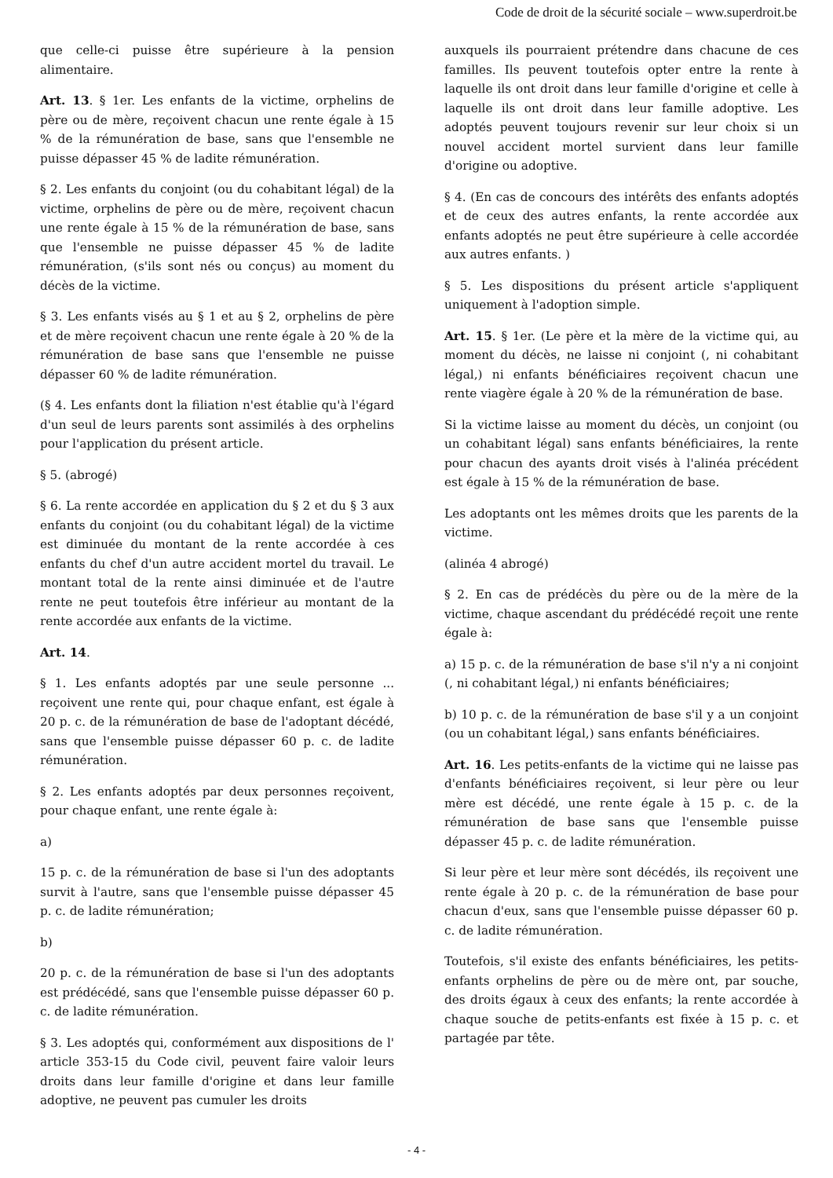Code de droit de la sécurité sociale – www.superdroit.be
que celle-ci puisse être supérieure à la pension alimentaire.
Art. 13. § 1er. Les enfants de la victime, orphelins de père ou de mère, reçoivent chacun une rente égale à 15 % de la rémunération de base, sans que l'ensemble ne puisse dépasser 45 % de ladite rémunération.
§ 2. Les enfants du conjoint (ou du cohabitant légal) de la victime, orphelins de père ou de mère, reçoivent chacun une rente égale à 15 % de la rémunération de base, sans que l'ensemble ne puisse dépasser 45 % de ladite rémunération, (s'ils sont nés ou conçus) au moment du décès de la victime.
§ 3. Les enfants visés au § 1 et au § 2, orphelins de père et de mère reçoivent chacun une rente égale à 20 % de la rémunération de base sans que l'ensemble ne puisse dépasser 60 % de ladite rémunération.
(§ 4. Les enfants dont la filiation n'est établie qu'à l'égard d'un seul de leurs parents sont assimilés à des orphelins pour l'application du présent article.
§ 5. (abrogé)
§ 6. La rente accordée en application du § 2 et du § 3 aux enfants du conjoint (ou du cohabitant légal) de la victime est diminuée du montant de la rente accordée à ces enfants du chef d'un autre accident mortel du travail. Le montant total de la rente ainsi diminuée et de l'autre rente ne peut toutefois être inférieur au montant de la rente accordée aux enfants de la victime.
Art. 14.
§ 1. Les enfants adoptés par une seule personne ... reçoivent une rente qui, pour chaque enfant, est égale à 20 p. c. de la rémunération de base de l'adoptant décédé, sans que l'ensemble puisse dépasser 60 p. c. de ladite rémunération.
§ 2. Les enfants adoptés par deux personnes reçoivent, pour chaque enfant, une rente égale à:
a)
15 p. c. de la rémunération de base si l'un des adoptants survit à l'autre, sans que l'ensemble puisse dépasser 45 p. c. de ladite rémunération;
b)
20 p. c. de la rémunération de base si l'un des adoptants est prédécédé, sans que l'ensemble puisse dépasser 60 p. c. de ladite rémunération.
§ 3. Les adoptés qui, conformément aux dispositions de l' article 353-15 du Code civil, peuvent faire valoir leurs droits dans leur famille d'origine et dans leur famille adoptive, ne peuvent pas cumuler les droits
auxquels ils pourraient prétendre dans chacune de ces familles. Ils peuvent toutefois opter entre la rente à laquelle ils ont droit dans leur famille d'origine et celle à laquelle ils ont droit dans leur famille adoptive. Les adoptés peuvent toujours revenir sur leur choix si un nouvel accident mortel survient dans leur famille d'origine ou adoptive.
§ 4. (En cas de concours des intérêts des enfants adoptés et de ceux des autres enfants, la rente accordée aux enfants adoptés ne peut être supérieure à celle accordée aux autres enfants. )
§ 5. Les dispositions du présent article s'appliquent uniquement à l'adoption simple.
Art. 15. § 1er. (Le père et la mère de la victime qui, au moment du décès, ne laisse ni conjoint (, ni cohabitant légal,) ni enfants bénéficiaires reçoivent chacun une rente viagère égale à 20 % de la rémunération de base.
Si la victime laisse au moment du décès, un conjoint (ou un cohabitant légal) sans enfants bénéficiaires, la rente pour chacun des ayants droit visés à l'alinéa précédent est égale à 15 % de la rémunération de base.
Les adoptants ont les mêmes droits que les parents de la victime.
(alinéa 4 abrogé)
§ 2. En cas de prédécès du père ou de la mère de la victime, chaque ascendant du prédécédé reçoit une rente égale à:
a) 15 p. c. de la rémunération de base s'il n'y a ni conjoint (, ni cohabitant légal,) ni enfants bénéficiaires;
b) 10 p. c. de la rémunération de base s'il y a un conjoint (ou un cohabitant légal,) sans enfants bénéficiaires.
Art. 16. Les petits-enfants de la victime qui ne laisse pas d'enfants bénéficiaires reçoivent, si leur père ou leur mère est décédé, une rente égale à 15 p. c. de la rémunération de base sans que l'ensemble puisse dépasser 45 p. c. de ladite rémunération.
Si leur père et leur mère sont décédés, ils reçoivent une rente égale à 20 p. c. de la rémunération de base pour chacun d'eux, sans que l'ensemble puisse dépasser 60 p. c. de ladite rémunération.
Toutefois, s'il existe des enfants bénéficiaires, les petits-enfants orphelins de père ou de mère ont, par souche, des droits égaux à ceux des enfants; la rente accordée à chaque souche de petits-enfants est fixée à 15 p. c. et partagée par tête.
- 4 -